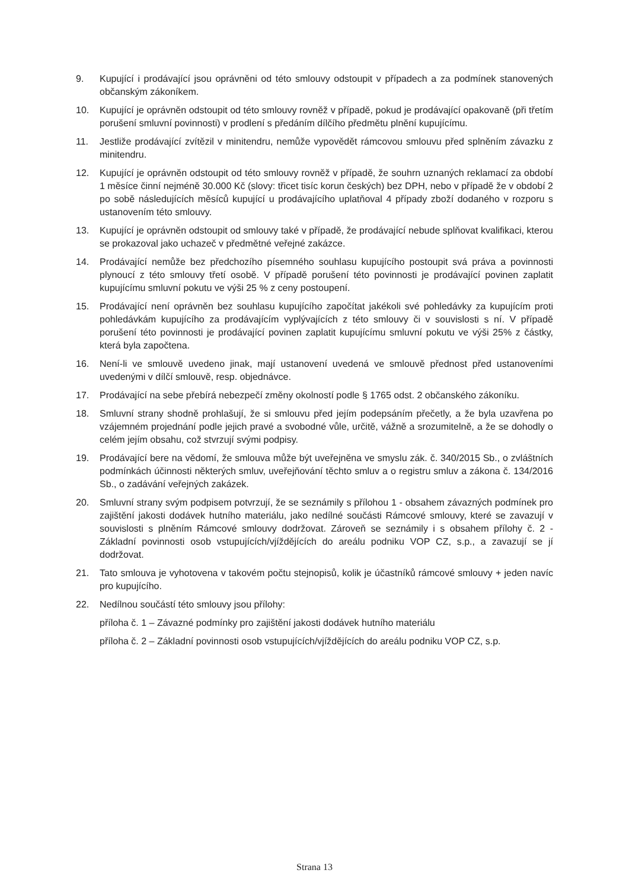9. Kupující i prodávající jsou oprávněni od této smlouvy odstoupit v případech a za podmínek stanovených občanským zákoníkem.
10. Kupující je oprávněn odstoupit od této smlouvy rovněž v případě, pokud je prodávající opakovaně (při třetím porušení smluvní povinnosti) v prodlení s předáním dílčího předmětu plnění kupujícímu.
11. Jestliže prodávající zvítězil v minitendru, nemůže vypovědět rámcovou smlouvu před splněním závazku z minitendru.
12. Kupující je oprávněn odstoupit od této smlouvy rovněž v případě, že souhrn uznaných reklamací za období 1 měsíce činní nejméně 30.000 Kč (slovy: třicet tisíc korun českých) bez DPH, nebo v případě že v období 2 po sobě následujících měsíců kupující u prodávajícího uplatňoval 4 případy zboží dodaného v rozporu s ustanovením této smlouvy.
13. Kupující je oprávněn odstoupit od smlouvy také v případě, že prodávající nebude splňovat kvalifikaci, kterou se prokazoval jako uchazeč v předmětné veřejné zakázce.
14. Prodávající nemůže bez předchozího písemného souhlasu kupujícího postoupit svá práva a povinnosti plynoucí z této smlouvy třetí osobě. V případě porušení této povinnosti je prodávající povinen zaplatit kupujícímu smluvní pokutu ve výši 25 % z ceny postoupení.
15. Prodávající není oprávněn bez souhlasu kupujícího započítat jakékoli své pohledávky za kupujícím proti pohledávkám kupujícího za prodávajícím vyplývajících z této smlouvy či v souvislosti s ní. V případě porušení této povinnosti je prodávající povinen zaplatit kupujícímu smluvní pokutu ve výši 25% z částky, která byla započtena.
16. Není-li ve smlouvě uvedeno jinak, mají ustanovení uvedená ve smlouvě přednost před ustanoveními uvedenými v dílčí smlouvě, resp. objednávce.
17. Prodávající na sebe přebírá nebezpečí změny okolností podle § 1765 odst. 2 občanského zákoníku.
18. Smluvní strany shodně prohlašují, že si smlouvu před jejím podepsáním přečetly, a že byla uzavřena po vzájemném projednání podle jejich pravé a svobodné vůle, určitě, vážně a srozumitelně, a že se dohodly o celém jejím obsahu, což stvrzují svými podpisy.
19. Prodávající bere na vědomí, že smlouva může být uveřejněna ve smyslu zák. č. 340/2015 Sb., o zvláštních podmínkách účinnosti některých smluv, uveřejňování těchto smluv a o registru smluv a zákona č. 134/2016 Sb., o zadávání veřejných zakázek.
20. Smluvní strany svým podpisem potvrzují, že se seznámily s přílohou 1 - obsahem závazných podmínek pro zajištění jakosti dodávek hutního materiálu, jako nedílné součásti Rámcové smlouvy, které se zavazují v souvislosti s plněním Rámcové smlouvy dodržovat. Zároveň se seznámily i s obsahem přílohy č. 2 - Základní povinnosti osob vstupujících/vjíždějících do areálu podniku VOP CZ, s.p., a zavazují se jí dodržovat.
21. Tato smlouva je vyhotovena v takovém počtu stejnopisů, kolik je účastníků rámcové smlouvy + jeden navíc pro kupujícího.
22. Nedílnou součástí této smlouvy jsou přílohy:
příloha č. 1 – Závazné podmínky pro zajištění jakosti dodávek hutního materiálu
příloha č. 2 – Základní povinnosti osob vstupujících/vjíždějících do areálu podniku VOP CZ, s.p.
Strana 13